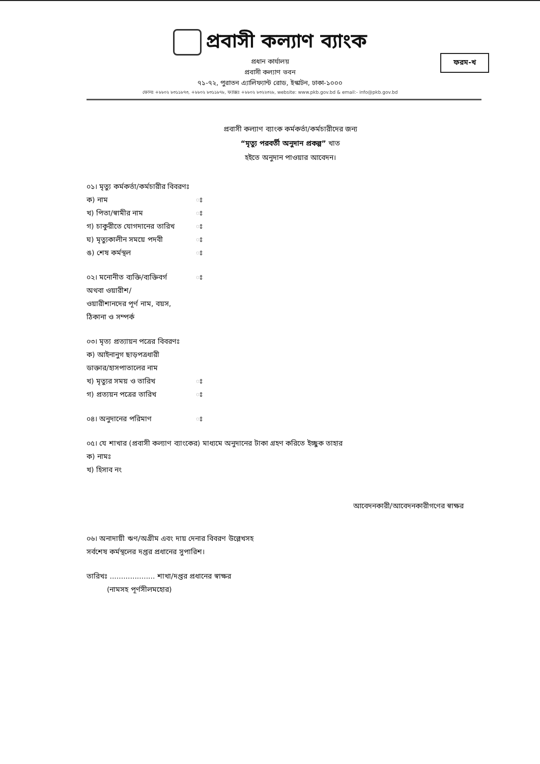প্রবাসী কল্যাণ ব্যাংক
প্রধান কার্যালয়
প্রবাসী কল্যাণ ভবন
৭১-৭২, পুরাতন এ্যালিফ্যান্ট রোড, ইস্কাটন, ঢাকা-১০০০
ফোনঃ +৮৮০২ ৮৩১১৮৭৩, +৮৮০২ ৮৩১১৮৭৮, ফ্যাক্সঃ +৮৮০২ ৮৩২২৩২৮, website: www.pkb.gov.bd & email:- info@pkb.gov.bd
ফরম-খ
প্রবাসী কল্যাণ ব্যাংক কর্মকর্তা/কর্মচারীদের জন্য
“মৃত্যু পরবর্তী অনুদান প্রকল্প” খাত
হইতে অনুদান পাওয়ার আবেদন।
০১। মৃত্যু কর্মকর্তা/কর্মচারীর বিবরণঃ
ক) নাম ঃ
খ) পিতা/স্বামীর নাম ঃ
গ) চাকুরীতে যোগদানের তারিখ ঃ
ঘ) মৃত্যুকালীন সময়ে পদবী ঃ
ঙ) শেষ কর্মস্থল ঃ
০২। মনোনীত ব্যক্তি/ব্যক্তিবর্গ ঃ
অথবা ওয়ারীশ/
ওয়ারীশানদের পূর্ণ নাম, বয়স,
ঠিকানা ও সম্পর্ক
০৩। মৃত্য প্রত্যায়ন পত্রের বিবরণঃ
ক) আইনানুগ ছাড়পত্রধারী
ডাক্তার/হাসপাতালের নাম
খ) মৃত্যুর সময় ও তারিখ ঃ
গ) প্রত্যয়ন পত্রের তারিখ ঃ
০৪। অনুদানের পরিমাণ ঃ
০৫। যে শাখার (প্রবাসী কল্যাণ ব্যাংকের) মাধ্যমে অনুদানের টাকা গ্রহণ করিতে ইচ্ছুক তাহার
ক) নামঃ
খ) হিসাব নং
আবেদনকারী/আবেদনকারীগণের স্বাক্ষর
০৬। অনাদায়ী ঋণ/অগ্রীম এবং দায় দেনার বিবরণ উল্লেখসহ
সর্বশেষ কর্মস্থলের দপ্তর প্রধানের সুপারিশ।
তারিখঃ .................... শাখা/দপ্তর প্রধানের স্বাক্ষর
(নামসহ পূর্ণসীলমহোর)